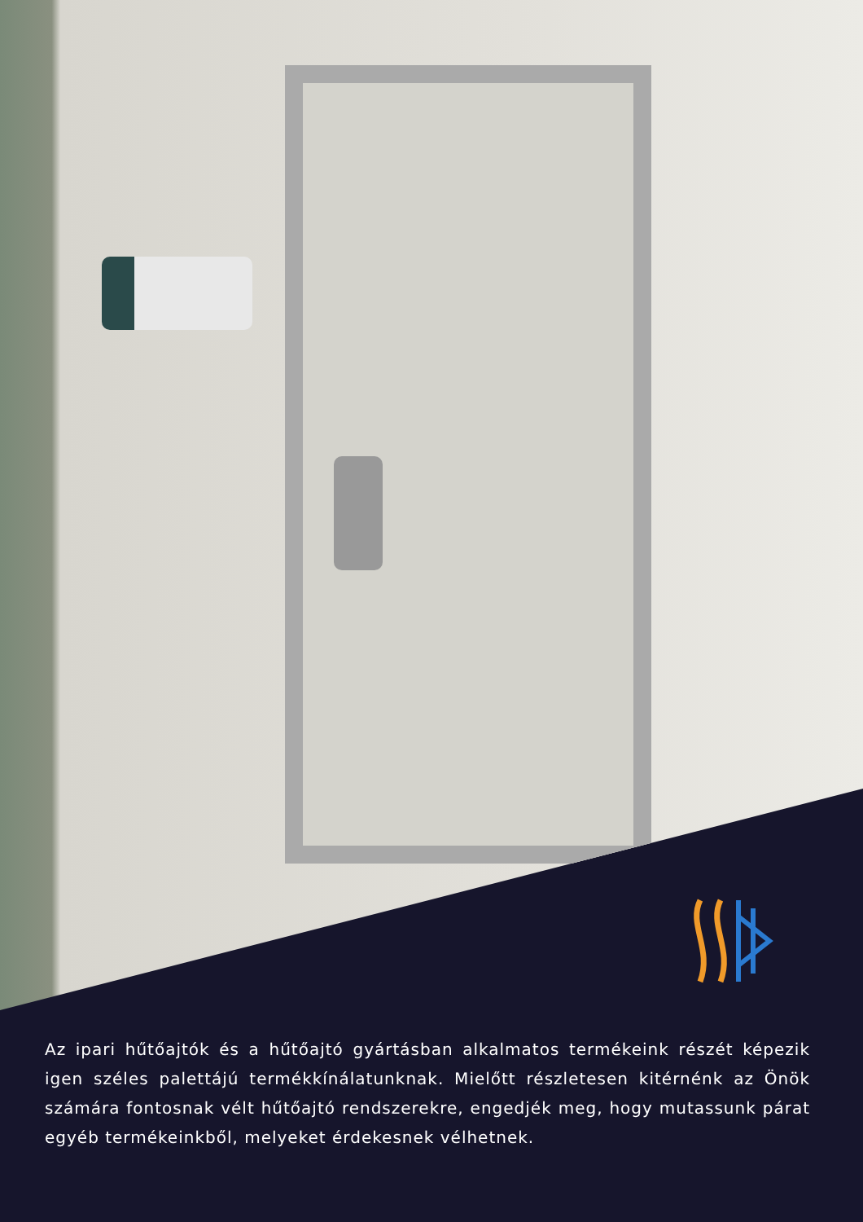Az ipari hűtőajtók és a hűtőajtó gyártásban alkalmatos termékeink részét képezik igen széles palettájú termékkínálatunknak. Mielőtt részletesen kitérnénk az Önök számára fontosnak vélt hűtőajtó rendszerekre, engedjék meg, hogy mutassunk párat egyéb termékeinkből, melyeket érdekesnek vélhetnek.